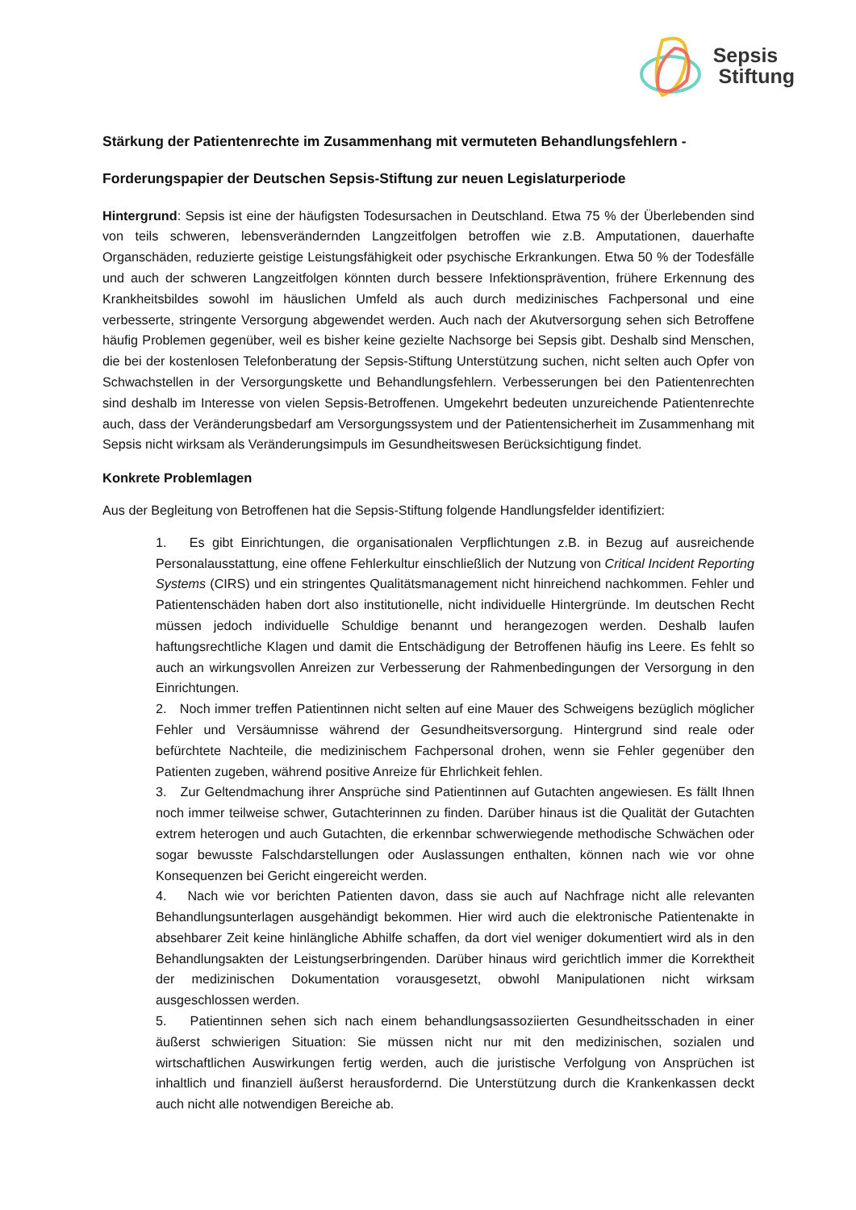Sepsis
Stiftung
Stärkung der Patientenrechte im Zusammenhang mit vermuteten Behandlungsfehlern -
Forderungspapier der Deutschen Sepsis-Stiftung zur neuen Legislaturperiode
Hintergrund: Sepsis ist eine der häufigsten Todesursachen in Deutschland. Etwa 75 % der Überlebenden sind von teils schweren, lebensverändernden Langzeitfolgen betroffen wie z.B. Amputationen, dauerhafte Organschäden, reduzierte geistige Leistungsfähigkeit oder psychische Erkrankungen. Etwa 50 % der Todesfälle und auch der schweren Langzeitfolgen könnten durch bessere Infektionsprävention, frühere Erkennung des Krankheitsbildes sowohl im häuslichen Umfeld als auch durch medizinisches Fachpersonal und eine verbesserte, stringente Versorgung abgewendet werden. Auch nach der Akutversorgung sehen sich Betroffene häufig Problemen gegenüber, weil es bisher keine gezielte Nachsorge bei Sepsis gibt. Deshalb sind Menschen, die bei der kostenlosen Telefonberatung der Sepsis-Stiftung Unterstützung suchen, nicht selten auch Opfer von Schwachstellen in der Versorgungskette und Behandlungsfehlern. Verbesserungen bei den Patientenrechten sind deshalb im Interesse von vielen Sepsis-Betroffenen. Umgekehrt bedeuten unzureichende Patientenrechte auch, dass der Veränderungsbedarf am Versorgungssystem und der Patientensicherheit im Zusammenhang mit Sepsis nicht wirksam als Veränderungsimpuls im Gesundheitswesen Berücksichtigung findet.
Konkrete Problemlagen
Aus der Begleitung von Betroffenen hat die Sepsis-Stiftung folgende Handlungsfelder identifiziert:
1. Es gibt Einrichtungen, die organisationalen Verpflichtungen z.B. in Bezug auf ausreichende Personalausstattung, eine offene Fehlerkultur einschließlich der Nutzung von Critical Incident Reporting Systems (CIRS) und ein stringentes Qualitätsmanagement nicht hinreichend nachkommen. Fehler und Patientenschäden haben dort also institutionelle, nicht individuelle Hintergründe. Im deutschen Recht müssen jedoch individuelle Schuldige benannt und herangezogen werden. Deshalb laufen haftungsrechtliche Klagen und damit die Entschädigung der Betroffenen häufig ins Leere. Es fehlt so auch an wirkungsvollen Anreizen zur Verbesserung der Rahmenbedingungen der Versorgung in den Einrichtungen.
2. Noch immer treffen Patientinnen nicht selten auf eine Mauer des Schweigens bezüglich möglicher Fehler und Versäumnisse während der Gesundheitsversorgung. Hintergrund sind reale oder befürchtete Nachteile, die medizinischem Fachpersonal drohen, wenn sie Fehler gegenüber den Patienten zugeben, während positive Anreize für Ehrlichkeit fehlen.
3. Zur Geltendmachung ihrer Ansprüche sind Patientinnen auf Gutachten angewiesen. Es fällt Ihnen noch immer teilweise schwer, Gutachterinnen zu finden. Darüber hinaus ist die Qualität der Gutachten extrem heterogen und auch Gutachten, die erkennbar schwerwiegende methodische Schwächen oder sogar bewusste Falschdarstellungen oder Auslassungen enthalten, können nach wie vor ohne Konsequenzen bei Gericht eingereicht werden.
4. Nach wie vor berichten Patienten davon, dass sie auch auf Nachfrage nicht alle relevanten Behandlungsunterlagen ausgehändigt bekommen. Hier wird auch die elektronische Patientenakte in absehbarer Zeit keine hinlängliche Abhilfe schaffen, da dort viel weniger dokumentiert wird als in den Behandlungsakten der Leistungserbringenden. Darüber hinaus wird gerichtlich immer die Korrektheit der medizinischen Dokumentation vorausgesetzt, obwohl Manipulationen nicht wirksam ausgeschlossen werden.
5. Patientinnen sehen sich nach einem behandlungsassoziierten Gesundheitsschaden in einer äußerst schwierigen Situation: Sie müssen nicht nur mit den medizinischen, sozialen und wirtschaftlichen Auswirkungen fertig werden, auch die juristische Verfolgung von Ansprüchen ist inhaltlich und finanziell äußerst herausfordernd. Die Unterstützung durch die Krankenkassen deckt auch nicht alle notwendigen Bereiche ab.